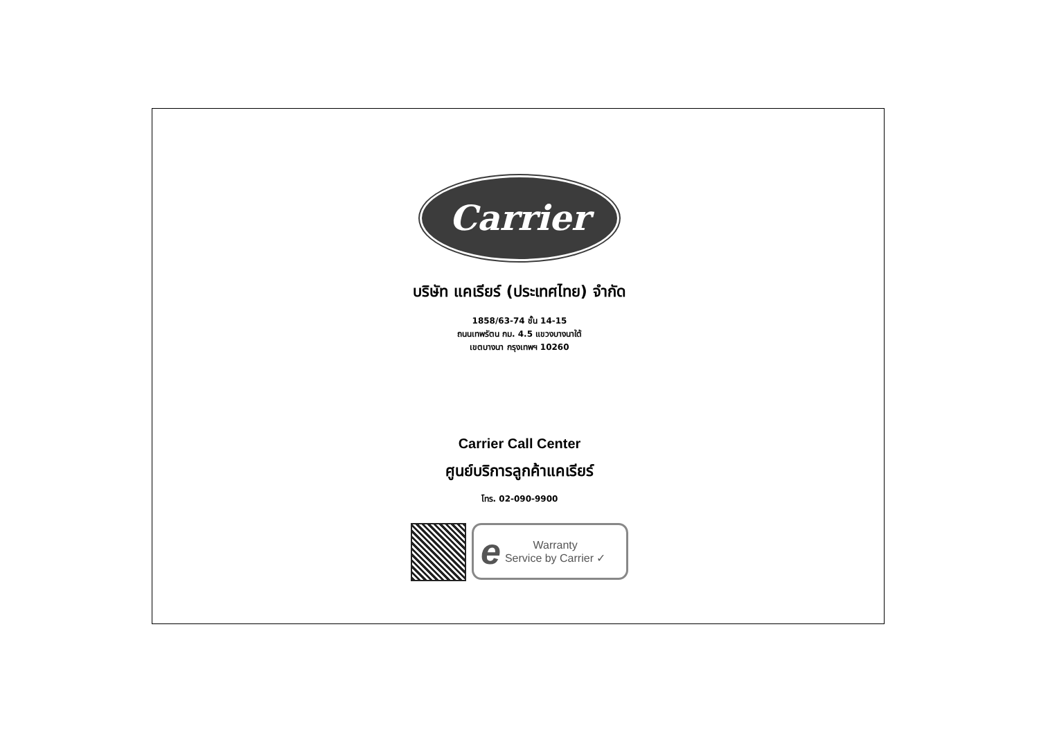Carrier
บริษัท แคเรียร์ (ประเทศไทย) จำกัด
1858/63-74 ชั้น 14-15
ถนนเทพรัตน กม. 4.5 แขวงบางนาใต้
เขตบางนา กรุงเทพฯ 10260
Carrier Call Center
ศูนย์บริการลูกค้าแคเรียร์
โทร. 02-090-9900
e Warranty
Service by Carrier ✓